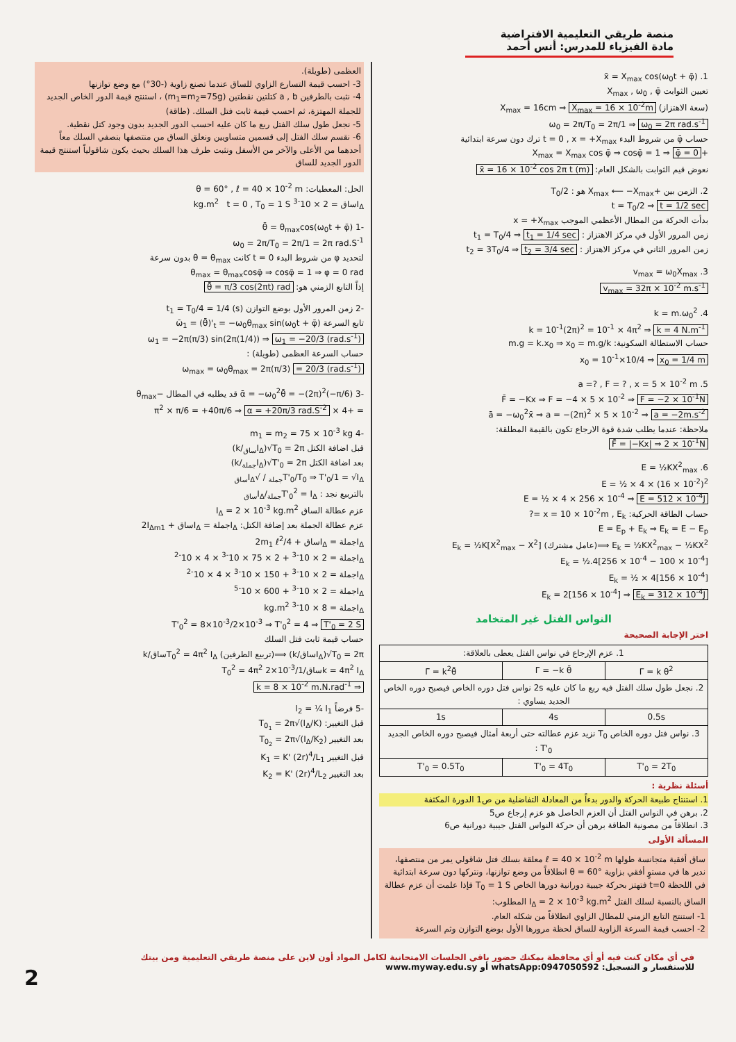منصة طريقي التعليمية الافتراضية
مادة الفيزياء للمدرس: أنس أحمد
1. x̄ = X<sub>max</sub> cos(ω<sub>0</sub>t + φ̄)
تعيين الثوابت X<sub>max</sub> , ω<sub>0</sub> , φ̄
(سعة الاهتزاز) X<sub>max</sub> = 16cm ⇒ X<sub>max</sub> = 16 × 10<sup>-2</sup>m
ω<sub>0</sub> = 2π/T<sub>0</sub> = 2π/1 ⇒ ω<sub>0</sub> = 2π rad.s<sup>-1</sup>
حساب φ̄ من شروط البدء t = 0 , x = +X<sub>max</sub> ترك دون سرعة ابتدائية
+X<sub>max</sub> = X<sub>max</sub> cos φ̄ ⇒ cosφ̄ = 1 ⇒ φ̄ = 0
نعوض قيم الثوابت بالشكل العام: x̄ = 16 × 10<sup>-2</sup> cos 2π t (m)
2. الزمن بين +X<sub>max</sub> ⟵ −X<sub>max</sub> هو : T<sub>0</sub>/2
t = T<sub>0</sub>/2 ⇒ t = 1/2 sec
بدأت الحركة من المطال الأعظمي الموجب x = +X<sub>max</sub>
زمن المرور الأول في مركز الاهتزاز : t<sub>1</sub> = T<sub>0</sub>/4 ⇒ t<sub>1</sub> = 1/4 sec
زمن المرور الثاني في مركز الاهتزاز : t<sub>2</sub> = 3T<sub>0</sub>/4 ⇒ t<sub>2</sub> = 3/4 sec
3. v<sub>max</sub> = ω<sub>0</sub>X<sub>max</sub>
v<sub>max</sub> = 32π × 10<sup>-2</sup> m.s<sup>-1</sup>
4. k = m.ω<sub>0</sub><sup>2</sup>
k = 10<sup>-1</sup>(2π)<sup>2</sup> = 10<sup>-1</sup> × 4π<sup>2</sup> ⇒ k = 4 N.m<sup>-1</sup>
حساب الاستطالة السكونية: m.g = k.x<sub>0</sub> ⇒ x<sub>0</sub> = m.g/k
x<sub>0</sub> = 10<sup>-1</sup>×10/4 ⇒ x<sub>0</sub> = 1/4 m
5. a =? , F = ? , x = 5 × 10<sup>-2</sup> m
F̄ = −Kx ⇒ F = −4 × 5 × 10<sup>-2</sup> ⇒ F = −2 × 10<sup>-1</sup>N
ā = −ω<sub>0</sub><sup>2</sup>x̄ ⇒ a = −(2π)<sup>2</sup> × 5 × 10<sup>-2</sup> ⇒ a = −2m.s<sup>-2</sup>
ملاحظة: عندما يطلب شدة قوة الارجاع تكون بالقيمة المطلقة:
F̄ = |−Kx| ⇒ 2 × 10<sup>-1</sup>N
6. E = ½KX<sup>2</sup><sub>max</sub>
E = ½ × 4 × (16 × 10<sup>-2</sup>)<sup>2</sup>
E = ½ × 4 × 256 × 10<sup>-4</sup> ⇒ E = 512 × 10<sup>-4</sup>J
حساب الطاقة الحركية: x = 10 × 10<sup>-2</sup>m , E<sub>k</sub> =?
E = E<sub>p</sub> + E<sub>k</sub> ⇒ E<sub>k</sub> = E − E<sub>p</sub>
E<sub>k</sub> = ½KX<sup>2</sup><sub>max</sub> − ½KX<sup>2</sup> ⟹(عامل مشترك) E<sub>k</sub> = ½K[X<sup>2</sup><sub>max</sub> − X<sup>2</sup>]
E<sub>k</sub> = ½.4[256 × 10<sup>-4</sup> − 100 × 10<sup>-4</sup>]
E<sub>k</sub> = ½ × 4[156 × 10<sup>-4</sup>]
E<sub>k</sub> = 2[156 × 10<sup>-4</sup>] ⇒ E<sub>k</sub> = 312 × 10<sup>-4</sup>J
النواس الفتل غير المتخامد
اختر الإجابة الصحيحة
| 1. عزم الإرجاع في نواس الفتل يعطى بالعلاقة: | | |
| Γ = k θ<sup>2</sup> | Γ̄ = −k θ̄ | Γ̄ = k<sup>2</sup>θ̄ |
| 2. نجعل طول سلك الفتل فيه ربع ما كان عليه 2s نواس فتل دوره الخاص فيصبح دوره الخاص الجديد يساوي : | | |
| 0.5s | 4s | 1s |
| 3. نواس فتل دوره الخاص T<sub>0</sub> نزيد عزم عطالته حتى أربعة أمثال فيصبح دوره الخاص الجديد T'<sub>0</sub> : | | |
| T'<sub>0</sub> = 2T<sub>0</sub> | T'<sub>0</sub> = 4T<sub>0</sub> | T'<sub>0</sub> = 0.5T<sub>0</sub> |
أسئلة نظرية :
1. استنتاج طبيعة الحركة والدور بدءاً من المعادلة التفاضلية من ص1 الدورة المكثفة
2. برهن في النواس الفتل أن العزم الحاصل هو عزم إرجاع ص5
3. انطلاقاً من مصونية الطاقة برهن أن حركة النواس الفتل جيبية دورانية ص6
المسألة الأولى
ساق أفقية متجانسة طولها ℓ = 40 × 10<sup>-2</sup> m معلقة بسلك فتل شاقولي يمر من منتصفها، ندير ها في مستوٍ أفقي بزاوية θ = 60° انطلاقاً من وضع توازنها، ونتركها دون سرعة ابتدائية في اللحظة t=0 فتهتز بحركة جيبية دورانية دورها الخاص T<sub>0</sub> = 1 S فإذا علمت أن عزم عطالة الساق بالنسبة لسلك الفتل I<sub>Δ</sub> = 2 × 10<sup>-3</sup> kg.m<sup>2</sup> المطلوب:
1- استنتج التابع الزمني للمطال الزاوي انطلاقاً من شكله العام.
2- احسب قيمة السرعة الزاوية للساق لحظة مرورها الأول بوضع التوازن وثم السرعة
العظمى (طويلة).
3- احسب قيمة التسارع الزاوي للساق عندما تصنع زاوية (-30°) مع وضع توازنها
4- نثبت بالطرفين a , b كتلتين نقطتين (m<sub>1</sub>=m<sub>2</sub>=75g) ، استنتج قيمة الدور الخاص الجديد للجملة المهتزة، ثم احسب قيمة ثابت فتل السلك. (طاقة)
5- نجعل طول سلك الفتل ربع ما كان عليه احسب الدور الجديد بدون وجود كتل نقطية.
6- نقسم سلك الفتل إلى قسمين متساويين ونعلق الساق من منتصفها بنصفي السلك معاً أحدهما من الأعلى والآخر من الأسفل ونثبت طرف هذا السلك بحيث يكون شاقولياً استنتج قيمة الدور الجديد للساق
الحل: المعطيات: θ = 60° , ℓ = 40 × 10<sup>-2</sup> m
I<sub>Δ</sub>ساق = 2 × 10<sup>-3</sup> kg.m<sup>2</sup> t = 0 , T<sub>0</sub> = 1 S
-1 θ̄ = θ<sub>max</sub>cos(ω<sub>0</sub>t + φ̄)
ω<sub>0</sub> = 2π/T<sub>0</sub> = 2π/1 = 2π rad.S<sup>-1</sup>
لتحديد φ من شروط البدء t = 0 كانت θ = θ<sub>max</sub> بدون سرعة
θ<sub>max</sub> = θ<sub>max</sub>cosφ̄ ⇒ cosφ̄ = 1 ⇒ φ = 0 rad
إذاً التابع الزمني هو: θ̄ = π/3 cos(2πt) rad
-2 زمن المرور الأول بوضع التوازن t<sub>1</sub> = T<sub>0</sub>/4 = 1/4 (s)
تابع السرعة ω̄<sub>1</sub> = (θ̄)'<sub>t</sub> = −ω<sub>0</sub>θ<sub>max</sub> sin(ω<sub>0</sub>t + φ̄)
ω<sub>1</sub> = −2π(π/3) sin(2π(1/4)) ⇒ ω<sub>1</sub> = −20/3 (rad.s<sup>-1</sup>)
حساب السرعة العظمى (طويلة) :
ω<sub>max</sub> = ω<sub>0</sub>θ<sub>max</sub> = 2π(π/3) = 20/3 (rad.s<sup>-1</sup>)
-3 ᾱ = −ω<sub>0</sub><sup>2</sup>θ̄ = −(2π)<sup>2</sup>(−π/6) قد يطلبه في المطال −θ<sub>max</sub>
= +4 × π<sup>2</sup> × π/6 = +40π/6 ⇒ α = +20π/3 rad.S<sup>-2</sup>
-4 m<sub>1</sub> = m<sub>2</sub> = 75 × 10<sup>-3</sup> kg
قبل اضافة الكتل T<sub>0</sub> = 2π√(I<sub>Δساق</sub>/k)
بعد اضافة الكتل T'<sub>0</sub> = 2π√(I<sub>Δجملة</sub>/k)
T'<sub>0</sub>/T<sub>0</sub> ⇒ T'<sub>0</sub>/1 = √I<sub>Δجملة</sub> / √I<sub>Δساق</sub>
بالتربيع نجد : T'<sub>0</sub><sup>2</sup> = I<sub>Δجملة</sub>/I<sub>Δساق</sub>
عزم عطالة الساق I<sub>Δ</sub> = 2 × 10<sup>-3</sup> kg.m<sup>2</sup>
عزم عطالة الجملة بعد إضافة الكتل: I<sub>Δ</sub>جملة = I<sub>Δ</sub>ساق + 2I<sub>Δm1</sub>
I<sub>Δ</sub>جملة = I<sub>Δ</sub>ساق + 2m<sub>1</sub> ℓ<sup>2</sup>/4
I<sub>Δ</sub>جملة = 2 × 10<sup>-3</sup> + 2 × 75 × 10<sup>-3</sup> × 4 × 10<sup>-2</sup>
I<sub>Δ</sub>جملة = 2 × 10<sup>-3</sup> + 150 × 10<sup>-3</sup> × 4 × 10<sup>-2</sup>
I<sub>Δ</sub>جملة = 2 × 10<sup>-3</sup> + 600 × 10<sup>-5</sup>
I<sub>Δ</sub>جملة = 8 × 10<sup>-3</sup> kg.m<sup>2</sup>
T'<sub>0</sub><sup>2</sup> = 8×10<sup>-3</sup>/2×10<sup>-3</sup> ⇒ T'<sub>0</sub><sup>2</sup> = 4 ⇒ T'<sub>0</sub> = 2 S
حساب قيمة ثابت فتل السلك
T<sub>0</sub> = 2π√(I<sub>Δ</sub>ساق/k) ⟹(تربيع الطرفين) T<sub>0</sub><sup>2</sup> = 4π<sup>2</sup> I<sub>Δ</sub>ساق/k
k = 4π<sup>2</sup> I<sub>Δ</sub>ساق/T<sub>0</sub><sup>2</sup> = 4π<sup>2</sup> 2×10<sup>-3</sup>/1
⇒ k = 8 × 10<sup>-2</sup> m.N.rad<sup>-1</sup>
-5 فرضاً l<sub>2</sub> = ¼ l<sub>1</sub>
قبل التغيير: T<sub>0<sub>1</sub></sub> = 2π√(I<sub>Δ</sub>/K)
بعد التغيير T<sub>0<sub>2</sub></sub> = 2π√(I<sub>Δ</sub>/K<sub>2</sub>)
قبل التغيير K<sub>1</sub> = K' (2r)<sup>4</sup>/L<sub>1</sub>
بعد التغيير K<sub>2</sub> = K' (2r)<sup>4</sup>/L<sub>2</sub>
2
في أي مكان كنت فيه أو أي محافظة يمكنك حضور باقي الجلسات الامتحانية لكامل المواد أون لاين على منصة طريقي التعليمية ومن بيتك
للاستفسار و التسجيل: whatsApp:0947050592 أو www.myway.edu.sy